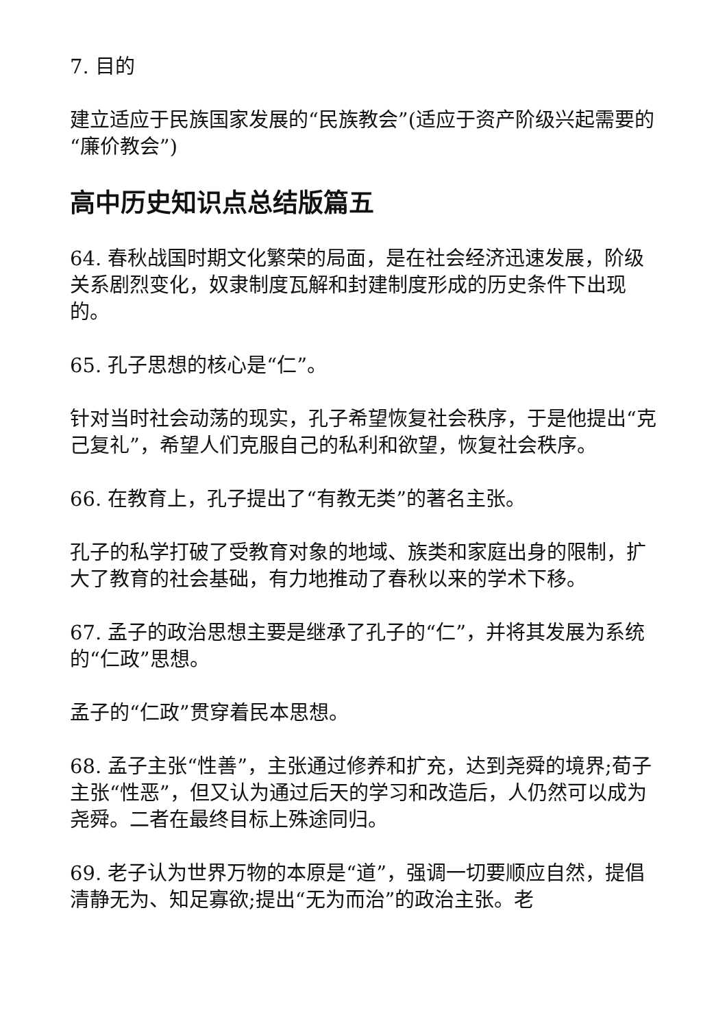7. 目的
建立适应于民族国家发展的“民族教会”(适应于资产阶级兴起需要的“廉价教会”)
高中历史知识点总结版篇五
64. 春秋战国时期文化繁荣的局面，是在社会经济迅速发展，阶级关系剧烈变化，奴隶制度瓦解和封建制度形成的历史条件下出现的。
65. 孔子思想的核心是“仁”。
针对当时社会动荡的现实，孔子希望恢复社会秩序，于是他提出“克己复礼”，希望人们克服自己的私利和欲望，恢复社会秩序。
66. 在教育上，孔子提出了“有教无类”的著名主张。
孔子的私学打破了受教育对象的地域、族类和家庭出身的限制，扩大了教育的社会基础，有力地推动了春秋以来的学术下移。
67. 孟子的政治思想主要是继承了孔子的“仁”，并将其发展为系统的“仁政”思想。
孟子的“仁政”贯穿着民本思想。
68. 孟子主张“性善”，主张通过修养和扩充，达到尧舜的境界;荀子主张“性恶”，但又认为通过后天的学习和改造后，人仍然可以成为尧舜。二者在最终目标上殊途同归。
69. 老子认为世界万物的本原是“道”，强调一切要顺应自然，提倡清静无为、知足寡欲;提出“无为而治”的政治主张。老